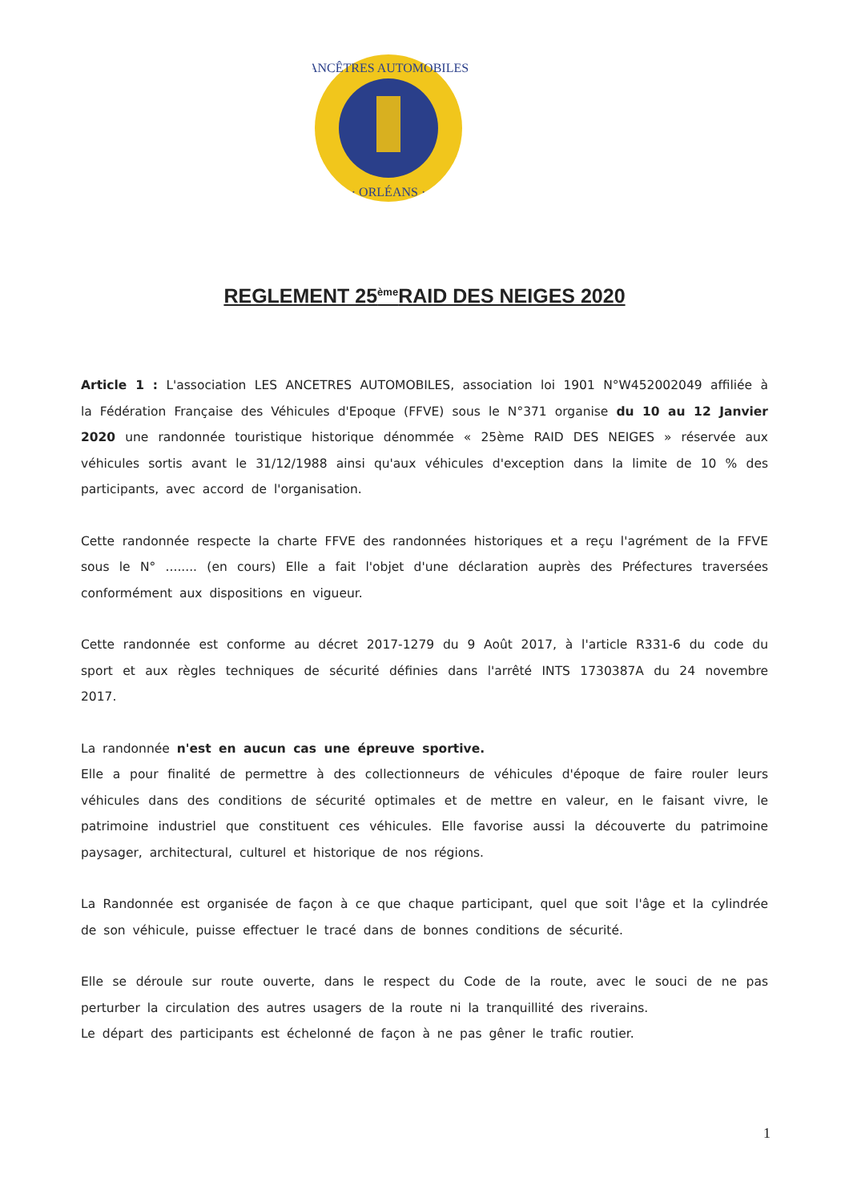ANCÊTRES AUTOMOBILES
· ORLÉANS ·
REGLEMENT 25<sup>ème</sup>RAID DES NEIGES 2020
Article 1 : L'association LES ANCETRES AUTOMOBILES, association loi 1901 N°W452002049 affiliée à la Fédération Française des Véhicules d'Epoque (FFVE) sous le N°371 organise du 10 au 12 Janvier 2020 une randonnée touristique historique dénommée « 25ème RAID DES NEIGES » réservée aux véhicules sortis avant le 31/12/1988 ainsi qu'aux véhicules d'exception dans la limite de 10 % des participants, avec accord de l'organisation.
Cette randonnée respecte la charte FFVE des randonnées historiques et a reçu l'agrément de la FFVE sous le N° ........ (en cours) Elle a fait l'objet d'une déclaration auprès des Préfectures traversées conformément aux dispositions en vigueur.
Cette randonnée est conforme au décret 2017-1279 du 9 Août 2017, à l'article R331-6 du code du sport et aux règles techniques de sécurité définies dans l'arrêté INTS 1730387A du 24 novembre 2017.
La randonnée n'est en aucun cas une épreuve sportive.
Elle a pour finalité de permettre à des collectionneurs de véhicules d'époque de faire rouler leurs véhicules dans des conditions de sécurité optimales et de mettre en valeur, en le faisant vivre, le patrimoine industriel que constituent ces véhicules. Elle favorise aussi la découverte du patrimoine paysager, architectural, culturel et historique de nos régions.
La Randonnée est organisée de façon à ce que chaque participant, quel que soit l'âge et la cylindrée de son véhicule, puisse effectuer le tracé dans de bonnes conditions de sécurité.
Elle se déroule sur route ouverte, dans le respect du Code de la route, avec le souci de ne pas perturber la circulation des autres usagers de la route ni la tranquillité des riverains.
Le départ des participants est échelonné de façon à ne pas gêner le trafic routier.
1